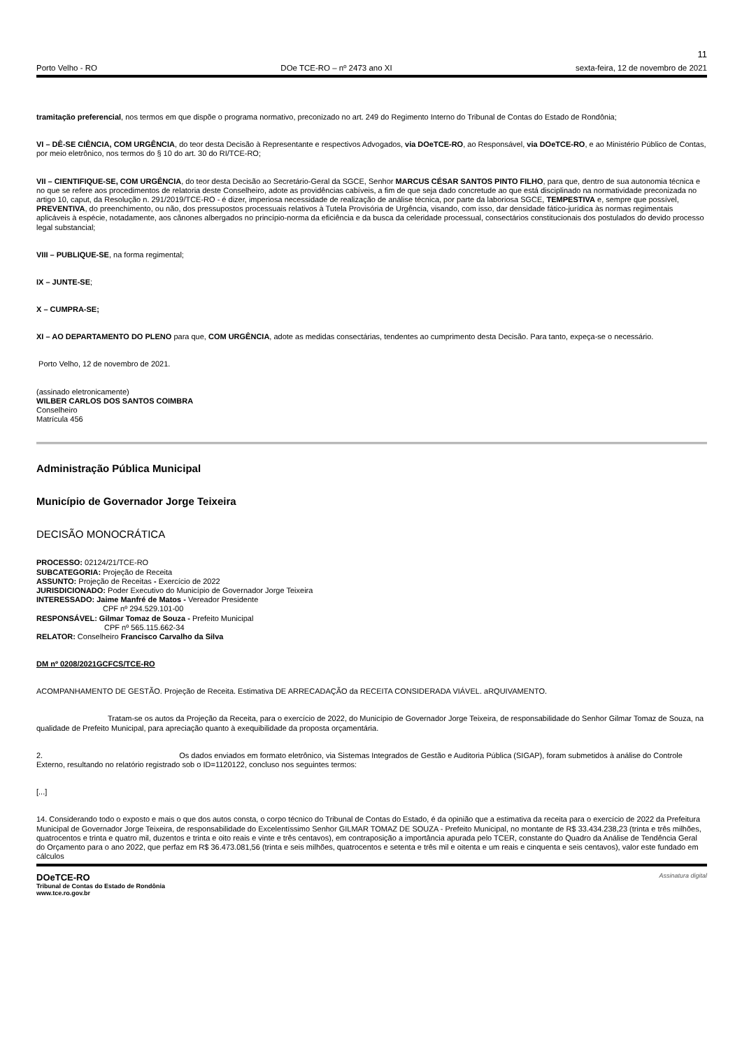11
Porto Velho - RO DOe TCE-RO – nº 2473 ano XI sexta-feira, 12 de novembro de 2021
tramitação preferencial, nos termos em que dispõe o programa normativo, preconizado no art. 249 do Regimento Interno do Tribunal de Contas do Estado de Rondônia;
VI – DÊ-SE CIÊNCIA, COM URGÊNCIA, do teor desta Decisão à Representante e respectivos Advogados, via DOeTCE-RO, ao Responsável, via DOeTCE-RO, e ao Ministério Público de Contas, por meio eletrônico, nos termos do § 10 do art. 30 do RI/TCE-RO;
VII – CIENTIFIQUE-SE, COM URGÊNCIA, do teor desta Decisão ao Secretário-Geral da SGCE, Senhor MARCUS CÉSAR SANTOS PINTO FILHO, para que, dentro de sua autonomia técnica e no que se refere aos procedimentos de relatoria deste Conselheiro, adote as providências cabíveis, a fim de que seja dado concretude ao que está disciplinado na normatividade preconizada no artigo 10, caput, da Resolução n. 291/2019/TCE-RO - é dizer, imperiosa necessidade de realização de análise técnica, por parte da laboriosa SGCE, TEMPESTIVA e, sempre que possível, PREVENTIVA, do preenchimento, ou não, dos pressupostos processuais relativos à Tutela Provisória de Urgência, visando, com isso, dar densidade fático-jurídica às normas regimentais aplicáveis à espécie, notadamente, aos cânones albergados no princípio-norma da eficiência e da busca da celeridade processual, consectários constitucionais dos postulados do devido processo legal substancial;
VIII – PUBLIQUE-SE, na forma regimental;
IX – JUNTE-SE;
X – CUMPRA-SE;
XI – AO DEPARTAMENTO DO PLENO para que, COM URGÊNCIA, adote as medidas consectárias, tendentes ao cumprimento desta Decisão. Para tanto, expeça-se o necessário.
Porto Velho, 12 de novembro de 2021.
(assinado eletronicamente)
WILBER CARLOS DOS SANTOS COIMBRA
Conselheiro
Matrícula 456
Administração Pública Municipal
Município de Governador Jorge Teixeira
DECISÃO MONOCRÁTICA
PROCESSO: 02124/21/TCE-RO
SUBCATEGORIA: Projeção de Receita
ASSUNTO: Projeção de Receitas - Exercício de 2022
JURISDICIONADO: Poder Executivo do Município de Governador Jorge Teixeira
INTERESSADO: Jaime Manfré de Matos - Vereador Presidente
CPF nº 294.529.101-00
RESPONSÁVEL: Gilmar Tomaz de Souza - Prefeito Municipal
CPF nº 565.115.662-34
RELATOR: Conselheiro Francisco Carvalho da Silva
DM nº 0208/2021GCFCS/TCE-RO
ACOMPANHAMENTO DE GESTÃO. Projeção de Receita. Estimativa DE ARRECADAÇÃO da RECEITA CONSIDERADA VIÁVEL. aRQUIVAMENTO.
Tratam-se os autos da Projeção da Receita, para o exercício de 2022, do Município de Governador Jorge Teixeira, de responsabilidade do Senhor Gilmar Tomaz de Souza, na qualidade de Prefeito Municipal, para apreciação quanto à exequibilidade da proposta orçamentária.
2. Os dados enviados em formato eletrônico, via Sistemas Integrados de Gestão e Auditoria Pública (SIGAP), foram submetidos à análise do Controle Externo, resultando no relatório registrado sob o ID=1120122, concluso nos seguintes termos:
[...]
14. Considerando todo o exposto e mais o que dos autos consta, o corpo técnico do Tribunal de Contas do Estado, é da opinião que a estimativa da receita para o exercício de 2022 da Prefeitura Municipal de Governador Jorge Teixeira, de responsabilidade do Excelentíssimo Senhor GILMAR TOMAZ DE SOUZA - Prefeito Municipal, no montante de R$ 33.434.238,23 (trinta e três milhões, quatrocentos e trinta e quatro mil, duzentos e trinta e oito reais e vinte e três centavos), em contraposição a importância apurada pelo TCER, constante do Quadro da Análise de Tendência Geral do Orçamento para o ano 2022, que perfaz em R$ 36.473.081,56 (trinta e seis milhões, quatrocentos e setenta e três mil e oitenta e um reais e cinquenta e seis centavos), valor este fundado em cálculos
DOeTCE-RO
Tribunal de Contas do Estado de Rondônia
www.tce.ro.gov.br
Assinatura digital